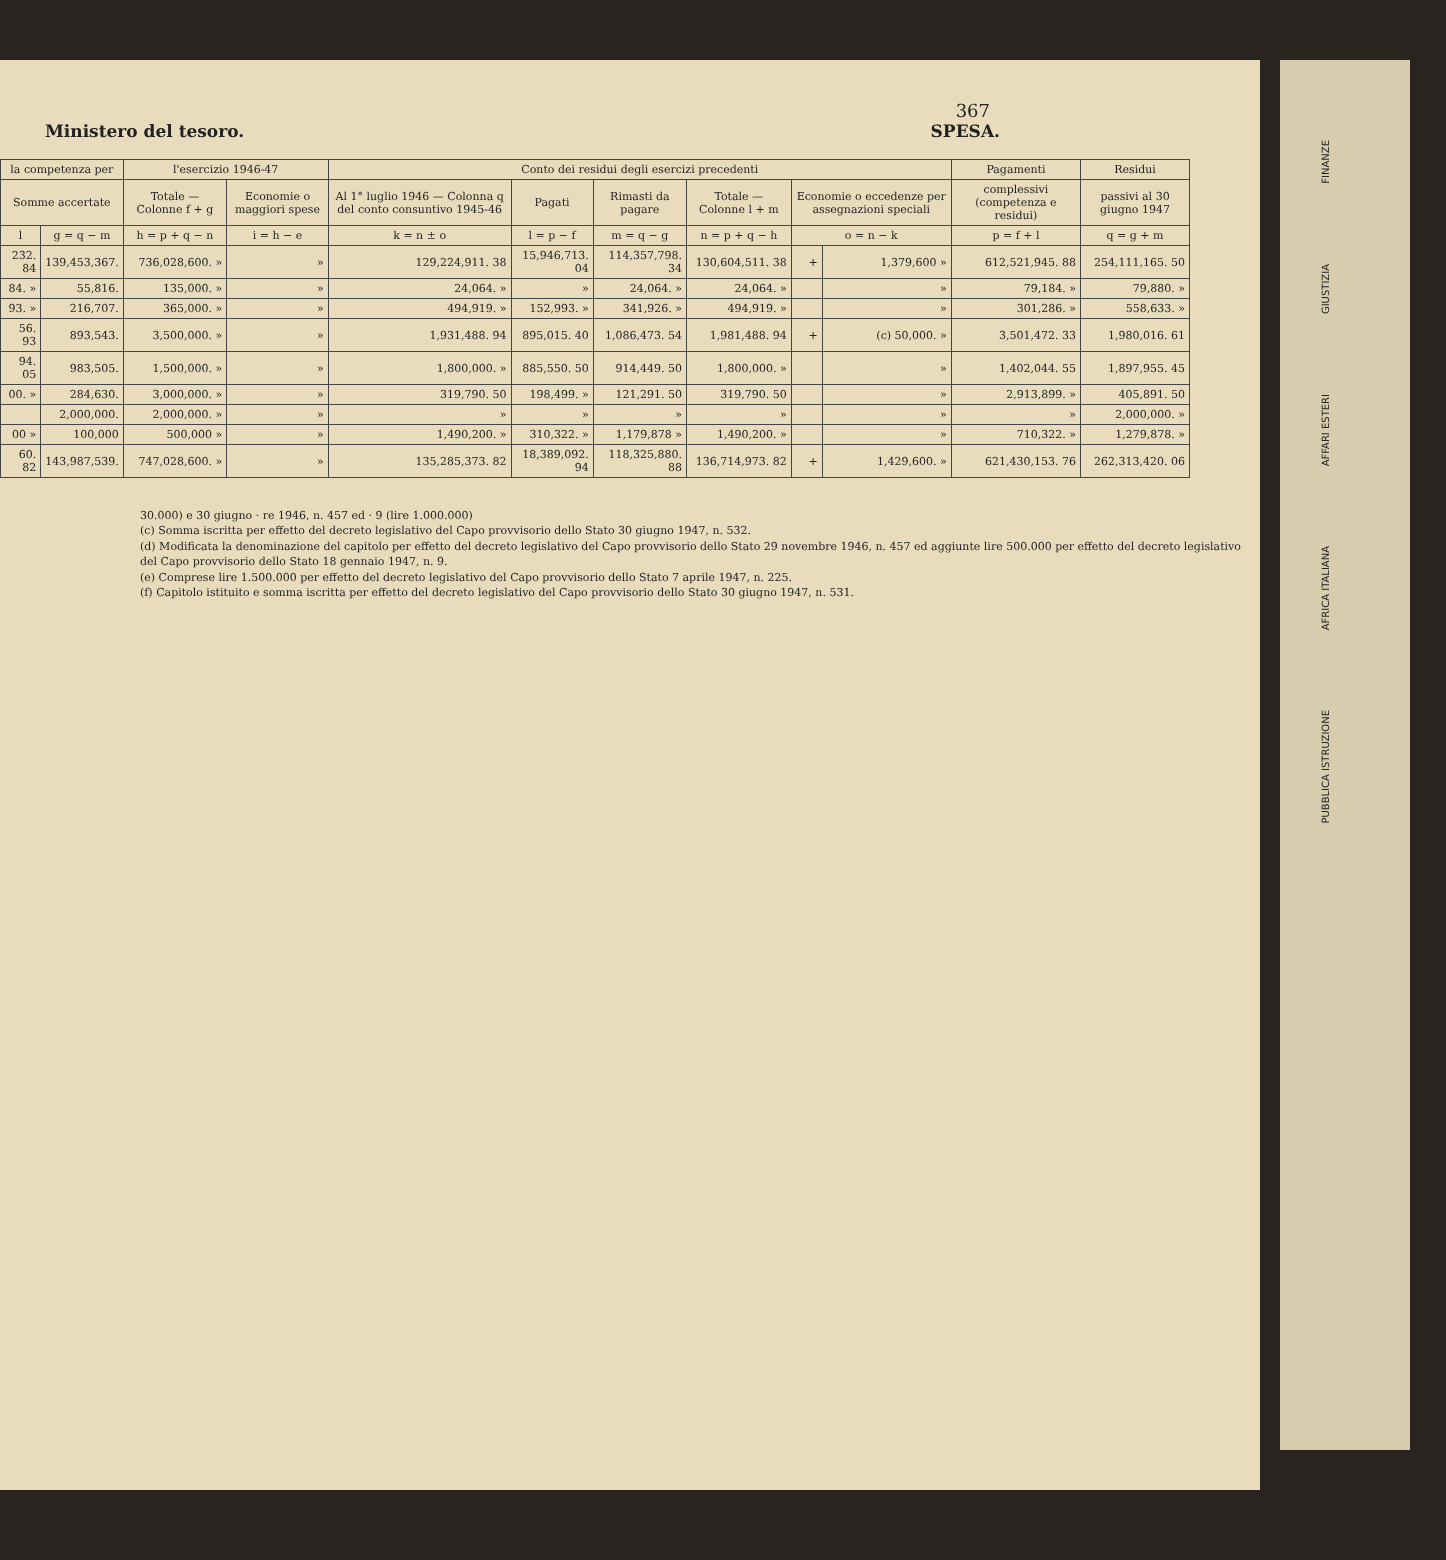367
Ministero del tesoro. SPESA.
| la competenza per | | l'esercizio 1946-47 | | Conto dei residui degli esercizi precedenti | | | | | | Pagamenti | Residui |
| --- | --- | --- | --- | --- | --- | --- | --- | --- | --- | --- | --- |
| Somme accertate | | Totale — Colonne f + g | Economie o maggiori spese | Al 1° luglio 1946 — Colonna q del conto consuntivo 1945-46 | Pagati | Rimasti da pagare | Totale — Colonne l + m | Economie o eccedenze per assegnazioni speciali | | complessivi (competenza e residui) | passivi al 30 giugno 1947 |
| l | g = q − m | h = p + q − n | i = h − e | k = n ± o | l = p − f | m = q − g | n = p + q − h | o = n − k | | p = f + l | q = g + m |
| 232. 84 | 139,453,367. | 736,028,600. » | » | 129,224,911. 38 | 15,946,713. 04 | 114,357,798. 34 | 130,604,511. 38 | + | 1,379,600 » | 612,521,945. 88 | 254,111,165. 50 |
| 84. » | 55,816. | 135,000. » | » | 24,064. » | » | 24,064. » | 24,064. » | | » | 79,184. » | 79,880. » |
| 93. » | 216,707. | 365,000. » | » | 494,919. » | 152,993. » | 341,926. » | 494,919. » | | » | 301,286. » | 558,633. » |
| 56. 93 | 893,543. | 3,500,000. » | » | 1,931,488. 94 | 895,015. 40 | 1,086,473. 54 | 1,981,488. 94 | + | (c) 50,000. » | 3,501,472. 33 | 1,980,016. 61 |
| 94. 05 | 983,505. | 1,500,000. » | » | 1,800,000. » | 885,550. 50 | 914,449. 50 | 1,800,000. » | | » | 1,402,044. 55 | 1,897,955. 45 |
| 00. » | 284,630. | 3,000,000. » | » | 319,790. 50 | 198,499. » | 121,291. 50 | 319,790. 50 | | » | 2,913,899. » | 405,891. 50 |
| | 2,000,000. | 2,000,000. » | » | » | » | » | » | | » | » | 2,000,000. » |
| 00 » | 100,000 | 500,000 » | » | 1,490,200. » | 310,322. » | 1,179,878 » | 1,490,200. » | | » | 710,322. » | 1,279,878. » |
| 60. 82 | 143,987,539. | 747,028,600. » | » | 135,285,373. 82 | 18,389,092. 94 | 118,325,880. 88 | 136,714,973. 82 | + | 1,429,600. » | 621,430,153. 76 | 262,313,420. 06 |
30.000) e 30 giugno · re 1946, n. 457 ed · 9 (lire 1.000.000)
(c) Somma iscritta per effetto del decreto legislativo del Capo provvisorio dello Stato 30 giugno 1947, n. 532.
(d) Modificata la denominazione del capitolo per effetto del decreto legislativo del Capo provvisorio dello Stato 29 novembre 1946, n. 457 ed aggiunte lire 500.000 per effetto del decreto legislativo del Capo provvisorio dello Stato 18 gennaio 1947, n. 9.
(e) Comprese lire 1.500.000 per effetto del decreto legislativo del Capo provvisorio dello Stato 7 aprile 1947, n. 225.
(f) Capitolo istituito e somma iscritta per effetto del decreto legislativo del Capo provvisorio dello Stato 30 giugno 1947, n. 531.
FINANZE
GIUSTIZIA
AFFARI ESTERI
AFRICA ITALIANA
PUBBLICA ISTRUZIONE